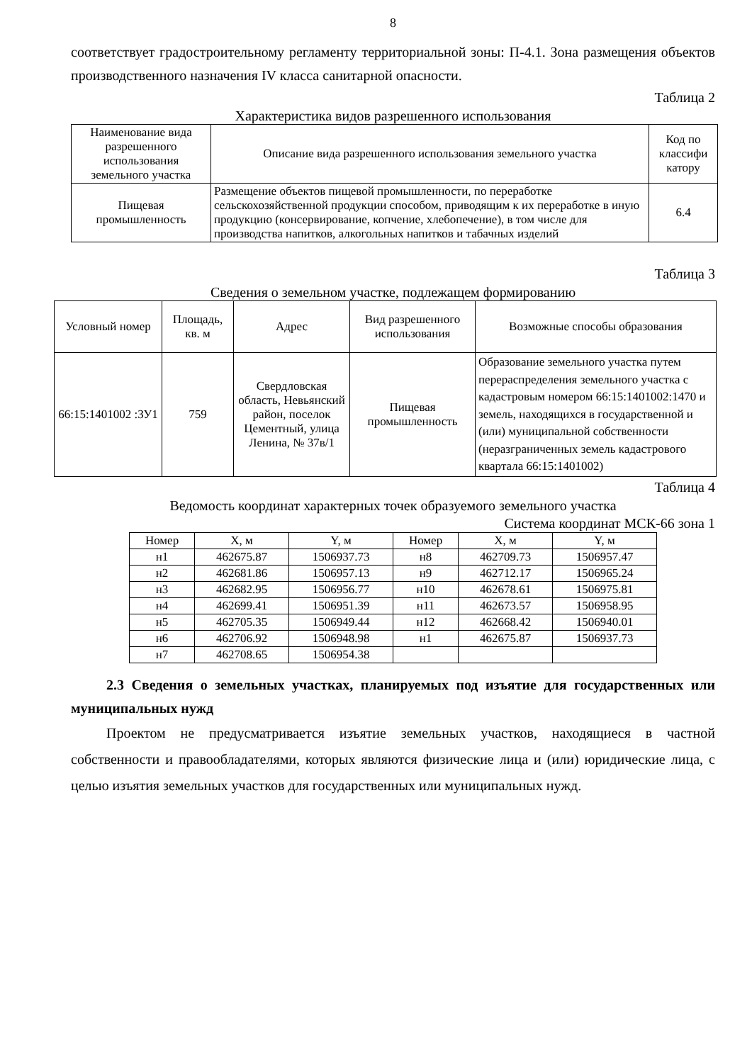8
соответствует градостроительному регламенту территориальной зоны: П-4.1. Зона размещения объектов производственного назначения IV класса санитарной опасности.
Таблица 2
Характеристика видов разрешенного использования
| Наименование вида разрешенного использования земельного участка | Описание вида разрешенного использования земельного участка | Код по классифи катору |
| --- | --- | --- |
| Пищевая промышленность | Размещение объектов пищевой промышленности, по переработке сельскохозяйственной продукции способом, приводящим к их переработке в иную продукцию (консервирование, копчение, хлебопечение), в том числе для производства напитков, алкогольных напитков и табачных изделий | 6.4 |
Таблица 3
Сведения о земельном участке, подлежащем формированию
| Условный номер | Площадь, кв. м | Адрес | Вид разрешенного использования | Возможные способы образования |
| --- | --- | --- | --- | --- |
| 66:15:1401002 :ЗУ1 | 759 | Свердловская область, Невьянский район, поселок Цементный, улица Ленина, № 37в/1 | Пищевая промышленность | Образование земельного участка путем перераспределения земельного участка с кадастровым номером 66:15:1401002:1470 и земель, находящихся в государственной и (или) муниципальной собственности (неразграниченных земель кадастрового квартала 66:15:1401002) |
Таблица 4
Ведомость координат характерных точек образуемого земельного участка
Система координат МСК-66 зона 1
| Номер | X, м | Y, м | Номер | X, м | Y, м |
| --- | --- | --- | --- | --- | --- |
| н1 | 462675.87 | 1506937.73 | н8 | 462709.73 | 1506957.47 |
| н2 | 462681.86 | 1506957.13 | н9 | 462712.17 | 1506965.24 |
| н3 | 462682.95 | 1506956.77 | н10 | 462678.61 | 1506975.81 |
| н4 | 462699.41 | 1506951.39 | н11 | 462673.57 | 1506958.95 |
| н5 | 462705.35 | 1506949.44 | н12 | 462668.42 | 1506940.01 |
| н6 | 462706.92 | 1506948.98 | н1 | 462675.87 | 1506937.73 |
| н7 | 462708.65 | 1506954.38 | | | |
2.3 Сведения о земельных участках, планируемых под изъятие для государственных или муниципальных нужд
Проектом не предусматривается изъятие земельных участков, находящиеся в частной собственности и правообладателями, которых являются физические лица и (или) юридические лица, с целью изъятия земельных участков для государственных или муниципальных нужд.